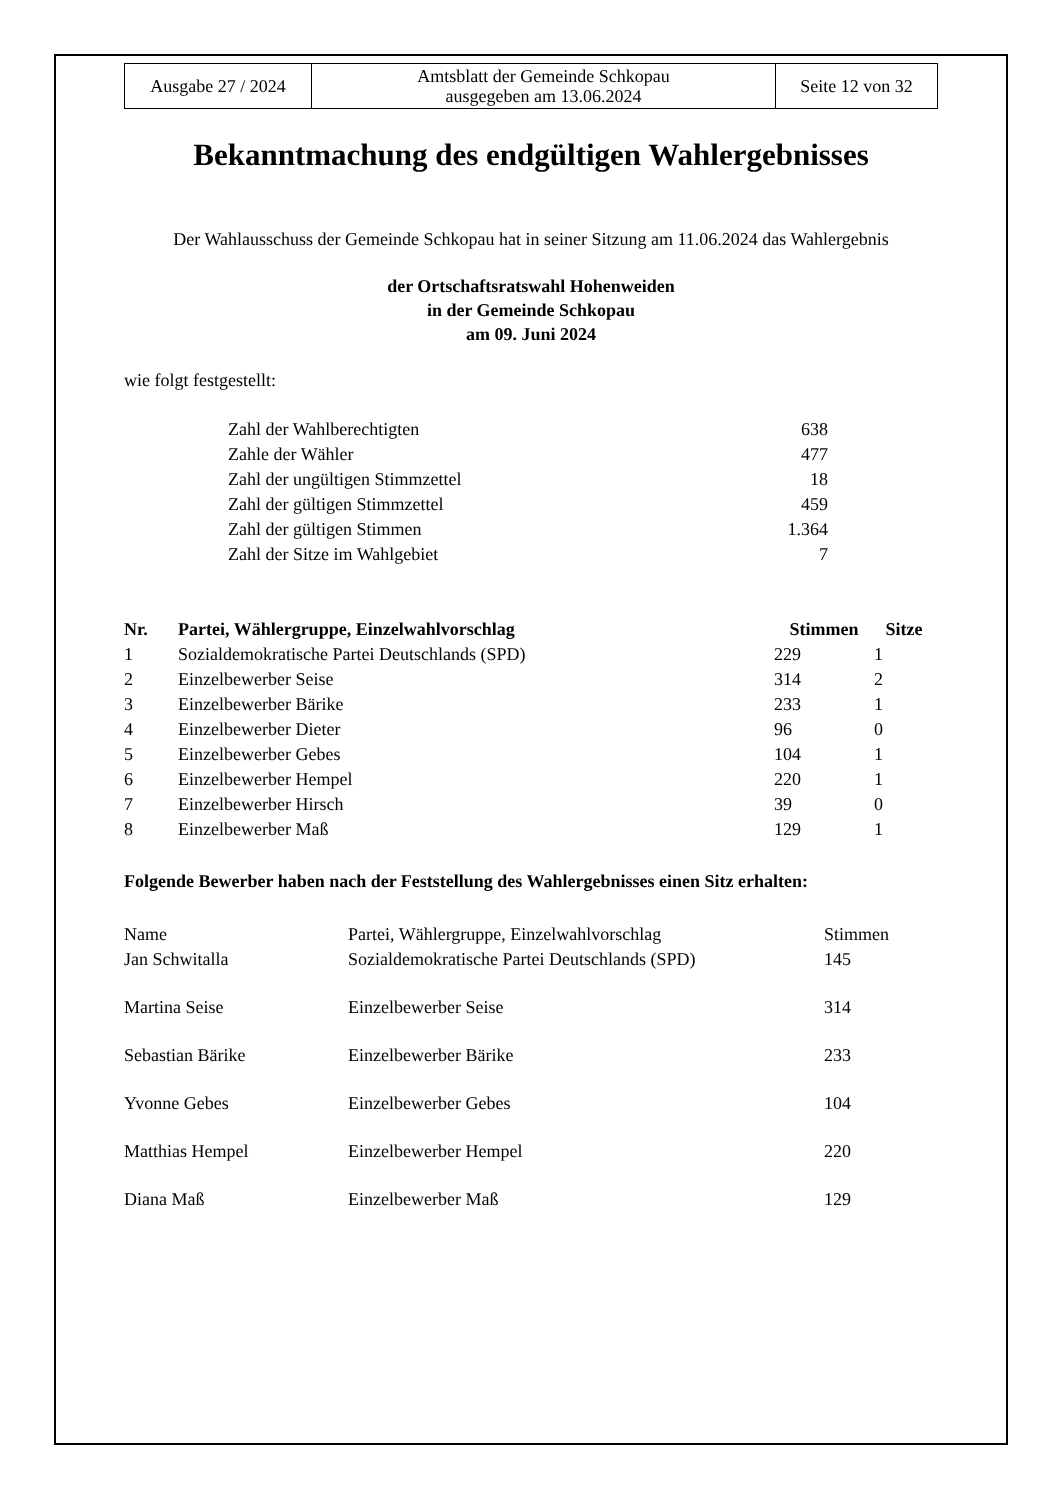| Ausgabe 27 / 2024 | Amtsblatt der Gemeinde Schkopau ausgegeben am 13.06.2024 | Seite 12 von 32 |
Bekanntmachung des endgültigen Wahlergebnisses
Der Wahlausschuss der Gemeinde Schkopau hat in seiner Sitzung am 11.06.2024 das Wahlergebnis
der Ortschaftsratswahl Hohenweiden
in der Gemeinde Schkopau
am 09. Juni 2024
wie folgt festgestellt:
| Zahl der Wahlberechtigten | 638 |
| Zahle der Wähler | 477 |
| Zahl der ungültigen Stimmzettel | 18 |
| Zahl der gültigen Stimmzettel | 459 |
| Zahl der gültigen Stimmen | 1.364 |
| Zahl der Sitze im Wahlgebiet | 7 |
| Nr. | Partei, Wählergruppe, Einzelwahlvorschlag | Stimmen | Sitze |
| --- | --- | --- | --- |
| 1 | Sozialdemokratische Partei Deutschlands (SPD) | 229 | 1 |
| 2 | Einzelbewerber Seise | 314 | 2 |
| 3 | Einzelbewerber Bärike | 233 | 1 |
| 4 | Einzelbewerber Dieter | 96 | 0 |
| 5 | Einzelbewerber Gebes | 104 | 1 |
| 6 | Einzelbewerber Hempel | 220 | 1 |
| 7 | Einzelbewerber Hirsch | 39 | 0 |
| 8 | Einzelbewerber Maß | 129 | 1 |
Folgende Bewerber haben nach der Feststellung des Wahlergebnisses einen Sitz erhalten:
| Name | Partei, Wählergruppe, Einzelwahlvorschlag | Stimmen |
| Jan Schwitalla | Sozialdemokratische Partei Deutschlands (SPD) | 145 |
| Martina Seise | Einzelbewerber Seise | 314 |
| Sebastian Bärike | Einzelbewerber Bärike | 233 |
| Yvonne Gebes | Einzelbewerber Gebes | 104 |
| Matthias Hempel | Einzelbewerber Hempel | 220 |
| Diana Maß | Einzelbewerber Maß | 129 |